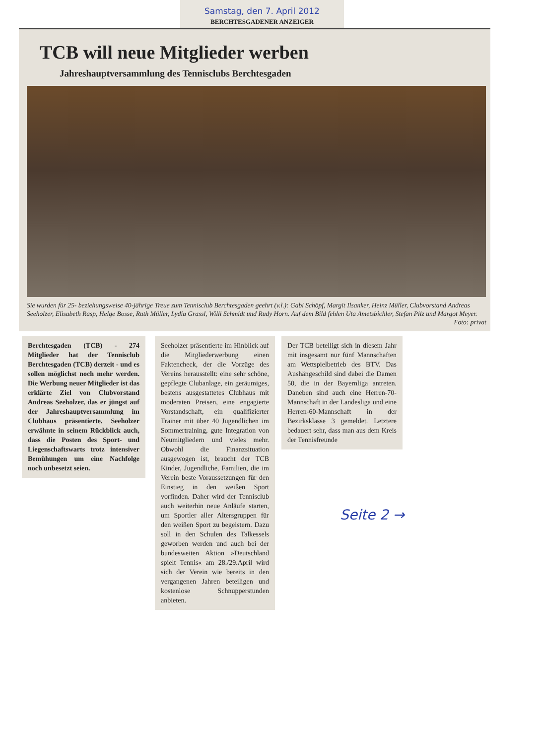Samstag, den 7. April 2012
BERCHTESGADENER ANZEIGER
TCB will neue Mitglieder werben
Jahreshauptversammlung des Tennisclubs Berchtesgaden
Sie wurden für 25- beziehungsweise 40-jährige Treue zum Tennisclub Berchtesgaden geehrt (v.l.): Gabi Schöpf, Margit Ilsanker, Heinz Müller, Clubvorstand Andreas Seeholzer, Elisabeth Rasp, Helge Bosse, Ruth Müller, Lydia Grassl, Willi Schmidt und Rudy Horn. Auf dem Bild fehlen Uta Ametsbichler, Stefan Pilz und Margot Meyer. Foto: privat
Berchtesgaden (TCB) - 274 Mitglieder hat der Tennisclub Berchtesgaden (TCB) derzeit - und es sollen möglichst noch mehr werden. Die Werbung neuer Mitglieder ist das erklärte Ziel von Clubvorstand Andreas Seeholzer, das er jüngst auf der Jahreshauptversammlung im Clubhaus präsentierte. Seeholzer erwähnte in seinem Rückblick auch, dass die Posten des Sport- und Liegenschaftswarts trotz intensiver Bemühungen um eine Nachfolge noch unbesetzt seien.
Seeholzer präsentierte im Hinblick auf die Mitgliederwerbung einen Faktencheck, der die Vorzüge des Vereins herausstellt: eine sehr schöne, gepflegte Clubanlage, ein geräumiges, bestens ausgestattetes Clubhaus mit moderaten Preisen, eine engagierte Vorstandschaft, ein qualifizierter Trainer mit über 40 Jugendlichen im Sommertraining, gute Integration von Neumitgliedern und vieles mehr. Obwohl die Finanzsituation ausgewogen ist, braucht der TCB Kinder, Jugendliche, Familien, die im Verein beste Voraussetzungen für den Einstieg in den weißen Sport vorfinden. Daher wird der Tennisclub auch weiterhin neue Anläufe starten, um Sportler aller Altersgruppen für den weißen Sport zu begeistern. Dazu soll in den Schulen des Talkessels geworben werden und auch bei der bundesweiten Aktion »Deutschland spielt Tennis« am 28./29.April wird sich der Verein wie bereits in den vergangenen Jahren beteiligen und kostenlose Schnupperstunden anbieten.
Der TCB beteiligt sich in diesem Jahr mit insgesamt nur fünf Mannschaften am Wettspielbetrieb des BTV. Das Aushängeschild sind dabei die Damen 50, die in der Bayernliga antreten. Daneben sind auch eine Herren-70-Mannschaft in der Landesliga und eine Herren-60-Mannschaft in der Bezirksklasse 3 gemeldet. Letztere bedauert sehr, dass man aus dem Kreis der Tennisfreunde
Seite 2 →